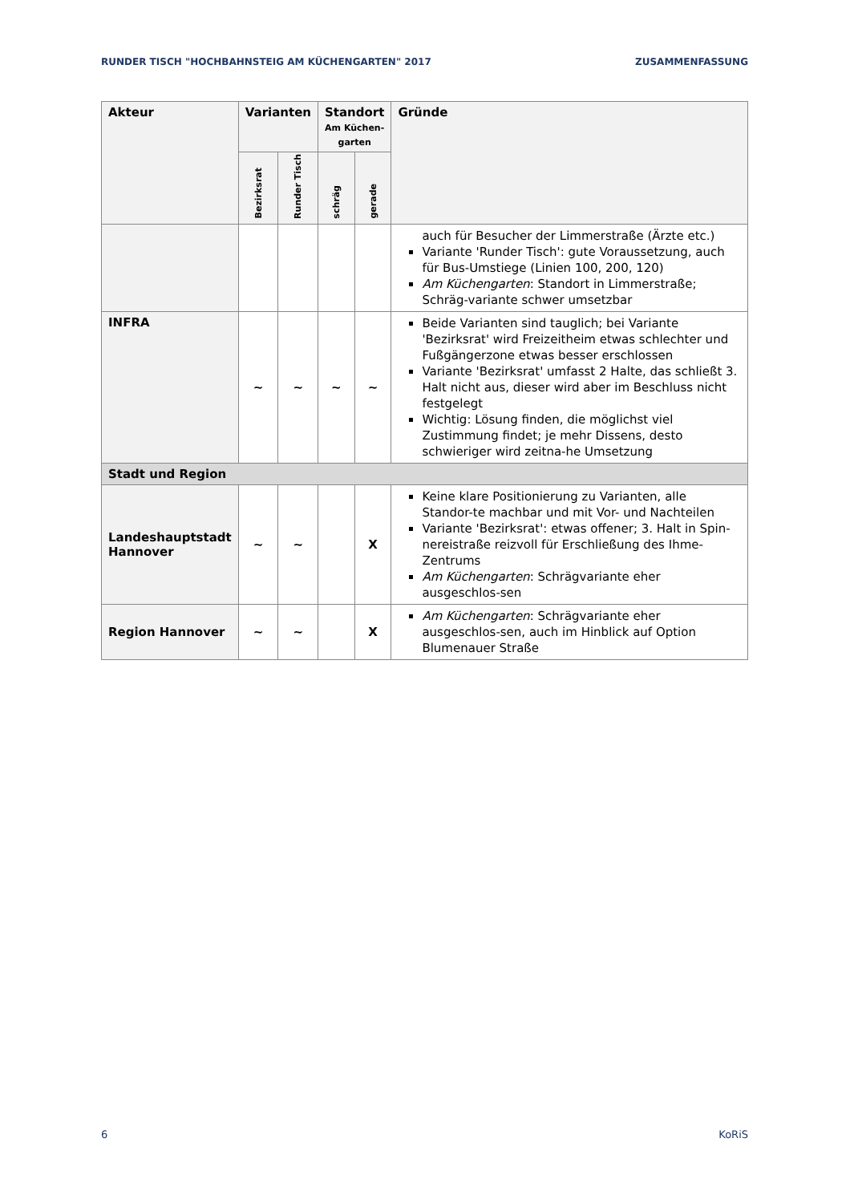RUNDER TISCH "HOCHBAHNSTEIG AM KÜCHENGARTEN" 2017 ZUSAMMENFASSUNG
| Akteur | Varianten | | Standort Am Küchen- garten | | Gründe |
| --- | --- | --- | --- | --- | --- |
| | Bezirksrat | Runder Tisch | | | |
| | | | schräg | gerade | |
| | | | | | auch für Besucher der Limmerstraße (Ärzte etc.) Variante 'Runder Tisch': gute Voraussetzung, auch für Bus-Umstiege (Linien 100, 200, 120) Am Küchengarten : Standort in Limmerstraße; Schräg-variante schwer umsetzbar |
| INFRA | ~ | ~ | ~ | ~ | Beide Varianten sind tauglich; bei Variante 'Bezirksrat' wird Freizeitheim etwas schlechter und Fußgängerzone etwas besser erschlossen Variante 'Bezirksrat' umfasst 2 Halte, das schließt 3. Halt nicht aus, dieser wird aber im Beschluss nicht festgelegt Wichtig: Lösung finden, die möglichst viel Zustimmung findet; je mehr Dissens, desto schwieriger wird zeitna-he Umsetzung |
| Stadt und Region | | | | | |
| Landeshauptstadt Hannover | ~ | ~ | | X | Keine klare Positionierung zu Varianten, alle Standor-te machbar und mit Vor- und Nachteilen Variante 'Bezirksrat': etwas offener; 3. Halt in Spin-nereistraße reizvoll für Erschließung des Ihme-Zentrums Am Küchengarten : Schrägvariante eher ausgeschlos-sen |
| Region Hannover | ~ | ~ | | X | Am Küchengarten : Schrägvariante eher ausgeschlos-sen, auch im Hinblick auf Option Blumenauer Straße |
6 KoRiS